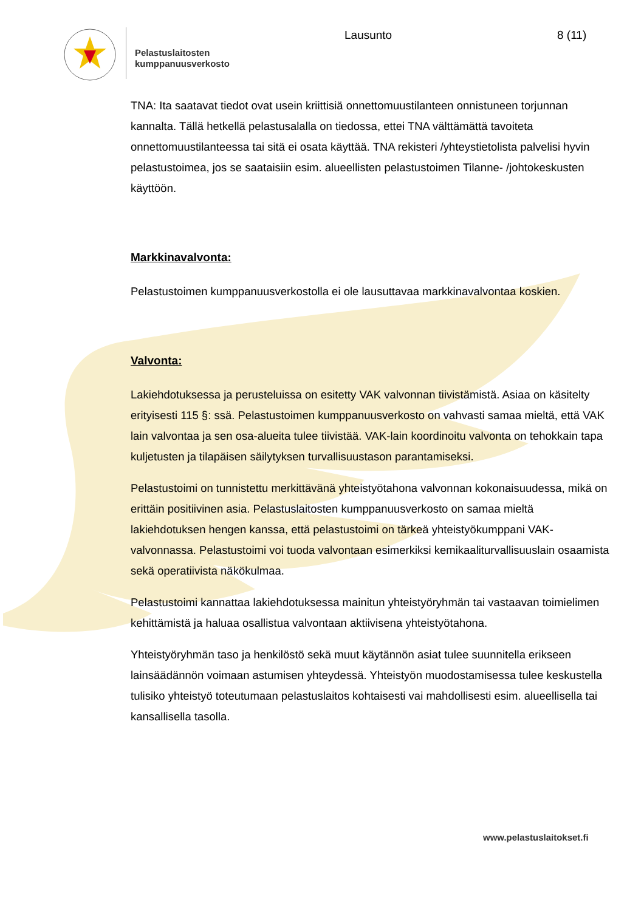Pelastuslaitosten
kumppanuusverkosto
Lausunto 8 (11)
TNA: Ita saatavat tiedot ovat usein kriittisiä onnettomuustilanteen onnistuneen torjunnan kannalta. Tällä hetkellä pelastusalalla on tiedossa, ettei TNA välttämättä tavoiteta onnettomuustilanteessa tai sitä ei osata käyttää. TNA rekisteri /yhteystietolista palvelisi hyvin pelastustoimea, jos se saataisiin esim. alueellisten pelastustoimen Tilanne- /johtokeskusten käyttöön.
Markkinavalvonta:
Pelastustoimen kumppanuusverkostolla ei ole lausuttavaa markkinavalvontaa koskien.
Valvonta:
Lakiehdotuksessa ja perusteluissa on esitetty VAK valvonnan tiivistämistä. Asiaa on käsitelty erityisesti 115 §: ssä. Pelastustoimen kumppanuusverkosto on vahvasti samaa mieltä, että VAK lain valvontaa ja sen osa-alueita tulee tiivistää. VAK-lain koordinoitu valvonta on tehokkain tapa kuljetusten ja tilapäisen säilytyksen turvallisuustason parantamiseksi.
Pelastustoimi on tunnistettu merkittävänä yhteistyötahona valvonnan kokonaisuudessa, mikä on erittäin positiivinen asia. Pelastuslaitosten kumppanuusverkosto on samaa mieltä lakiehdotuksen hengen kanssa, että pelastustoimi on tärkeä yhteistyökumppani VAK-valvonnassa. Pelastustoimi voi tuoda valvontaan esimerkiksi kemikaaliturvallisuuslain osaamista sekä operatiivista näkökulmaa.
Pelastustoimi kannattaa lakiehdotuksessa mainitun yhteistyöryhmän tai vastaavan toimielimen kehittämistä ja haluaa osallistua valvontaan aktiivisena yhteistyötahona.
Yhteistyöryhmän taso ja henkilöstö sekä muut käytännön asiat tulee suunnitella erikseen lainsäädännön voimaan astumisen yhteydessä. Yhteistyön muodostamisessa tulee keskustella tulisiko yhteistyö toteutumaan pelastuslaitos kohtaisesti vai mahdollisesti esim. alueellisella tai kansallisella tasolla.
www.pelastuslaitokset.fi